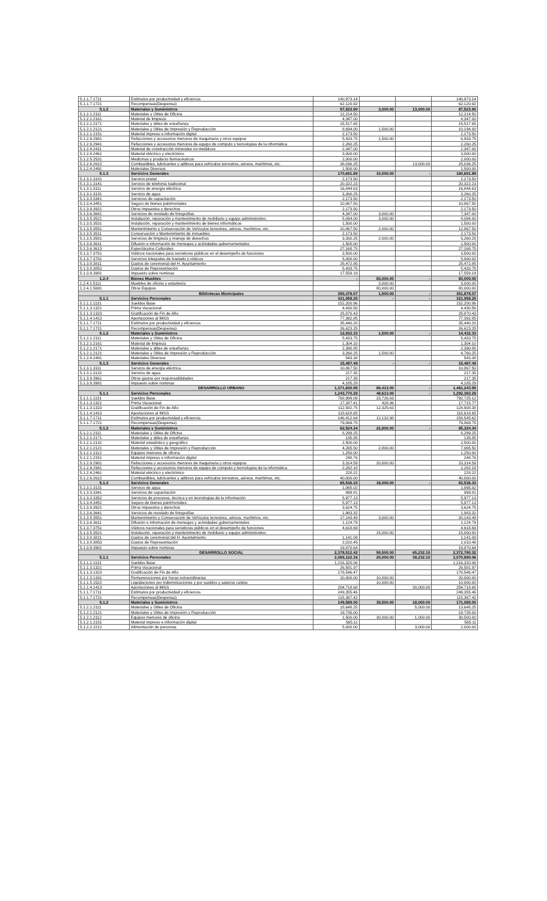| 5.1.1.7.1711 | Estímulos por productividad y eficiencia | 140,973.14 | | | 140,973.14 |
| 5.1.1.7.1721 | Recompensas(Despensa) | 62,120.92 | | | 62,120.92 |
| 5.1.2 | Materiales y Suministros | 97,523.90 | 3,000.00 | 13,000.00 | 87,523.90 |
| 5.1.2.1.2111 | Materiales y Útiles de Oficina | 12,214.50 | | | 12,214.50 |
| 5.1.2.1.2161 | Material de limpieza | 4,347.00 | | | 4,347.00 |
| 5.1.2.1.2171 | Materiales y útiles de enseñanza | 15,517.65 | | | 15,517.65 |
| 5.1.2.1.2121 | Materiales y Útiles de Impresión y Reproducción | 8,694.00 | 1,500.00 | | 10,194.00 |
| 5.1.2.1.2151 | Material impreso e información digital | 2,173.50 | | | 2,173.50 |
| 5.1.2.9.2981 | Refacciones y accesorios menores de maquinaria y otros equipos | 5,433.75 | 1,500.00 | | 6,933.75 |
| 5.1.2.9.2941 | Refacciones y accesorios menores de equipo de computo y tecnologías de la informática | 2,260.25 | | | 2,260.25 |
| 5.1.2.4.2411 | Material de construcción minerales no metálicos | 2,347.00 | | | 2,347.00 |
| 5.1.2.4.2461 | Material eléctrico y electrónico | 3,000.00 | | | 3,000.00 |
| 5.1.2.5.2531 | Medicinas y producto farmacéuticos | 2,000.00 | | | 2,000.00 |
| 5.1.2.6.2612 | Combustibles, lubricantes y aditivos para vehículos terrestres, aéreos, marítimos, etc. | 38,036.25 | | 13,000.00 | 25,036.25 |
| 5.1.2.4.2491 | Materiales Diversos | 1,500.00 | | | 1,500.00 |
| 5.1.3 | Servicios Generales | 170,691.89 | 10,000.00 | - | 180,691.89 |
| 5.1.3.1.3181 | Servicio postal | 2,173.50 | | | 2,173.50 |
| 5.1.3.1.3141 | Servicio de telefonía tradicional | 20,322.23 | | | 20,322.23 |
| 5.1.3.1.3111 | Servicio de energía eléctrica | 16,844.63 | | | 16,844.63 |
| 5.1.3.1.3131 | Servicio de agua | 3,260.25 | | | 3,260.25 |
| 5.1.3.3.3341 | Servicios de capacitación | 2,173.50 | | | 2,173.50 |
| 5.1.3.4.3451 | Seguro de bienes patrimoniales | 10,867.50 | | | 10,867.50 |
| 5.1.3.9.3921 | Otros impuestos y derechos | 2,173.50 | | | 2,173.50 |
| 5.1.3.6.3641 | Servicios de revelado de fotografías | 4,347.00 | 3,000.00 | | 7,347.00 |
| 5.1.3.5.3521 | Instalación, reparación y mantenimiento de mobiliario y equipo administrativo | 5,094.00 | 3,000.00 | | 8,094.00 |
| 5.1.3.5.3531 | Instalación, reparación y mantenimiento de bienes informáticos | 1,500.00 | | | 1,500.00 |
| 5.1.3.5.3551 | Mantenimiento y Conservación de Vehículos terrestres, aéreos, marítimos, etc. | 10,867.50 | 2,000.00 | | 12,867.50 |
| 5.1.3.5.3511 | Conservación y Mantenimiento de inmuebles | 2,173.50 | | | 2,173.50 |
| 5.1.3.5.3581 | Servicios de limpieza y manejo de desechos | 3,260.25 | 2,000.00 | | 5,260.25 |
| 5.1.3.6.3611 | Difusión e información de mensajes y actividades gubernamentales | 1,500.00 | | | 1,500.00 |
| 5.1.3.6.3613 | Espectáculos Culturales | 27,168.75 | | | 27,168.75 |
| 5.1.3.7.3751 | Viáticos nacionales para servidores públicos en el desempeño de funciones | 3,500.00 | | | 3,500.00 |
| 5.1.3.7.3781 | Servicios integrales de traslado y viáticos | 5,000.00 | | | 5,000.00 |
| 5.1.3.8.3811 | Gastos de ceremonial del H. Ayuntamiento | 25,472.85 | | | 25,472.85 |
| 5.1.3.8.3853 | Gastos de Representación | 5,433.75 | | | 5,433.75 |
| 5.1.3.9.3981 | Impuesto sobre nominas | 17,559.19 | | | 17,559.19 |
| 1.2.4 | Bienes Muebles | - | 83,000.00 | - | 83,000.00 |
| 1.2.4.1.5111 | Muebles de oficina y estantería | - | 3,000.00 | | 3,000.00 |
| 1.2.4.1.5691 | Otros Equipos | | 80,000.00 | | 80,000.00 |
| | Bibliotecas Municipales | 350,378.07 | 1,500.00 | - | 351,878.07 |
| 5.1.1 | Servicios Personales | 321,958.25 | - | - | 321,958.25 |
| 5.1.1.1.1131 | Sueldos Base | 152,200.96 | | | 152,200.96 |
| 5.1.1.3.1321 | Prima Vacacional | 4,430.56 | | | 4,430.56 |
| 5.1.1.3.1323 | Gratificación de Fin de Año | 25,870.43 | | | 25,870.43 |
| 5.1.1.4.1413 | Aportaciones al IMSS | 77,392.85 | | | 77,392.85 |
| 5.1.1.7.1711 | Estímulos por productividad y eficiencia | 35,440.20 | | | 35,440.20 |
| 5.1.1.7.1721 | Recompensas(Despensa) | 26,623.25 | | | 26,623.25 |
| 5.1.2 | Materiales y Suministros | 12,932.33 | 1,500.00 | - | 14,432.33 |
| 5.1.2.1.2111 | Materiales y Útiles de Oficina | 5,433.75 | | | 5,433.75 |
| 5.1.2.1.2161 | Material de limpieza | 1,304.10 | | | 1,304.10 |
| 5.1.2.1.2171 | Materiales y útiles de enseñanza | 2,390.85 | | | 2,390.85 |
| 5.1.2.1.2121 | Materiales y Útiles de Impresión y Reproducción | 3,260.25 | 1,500.00 | | 4,760.25 |
| 5.1.2.4.2491 | Materiales Diversos | 543.38 | | | 543.38 |
| 5.1.3 | Servicios Generales | 15,487.49 | - | - | 15,487.49 |
| 5.1.3.1.3111 | Servicio de energía eléctrica | 10,867.50 | | | 10,867.50 |
| 5.1.3.1.3131 | Servicio de agua | 217.35 | | | 217.35 |
| 5.1.3.9.3961 | Otros gastos por responsabilidades | 217.35 | | | 217.35 |
| 5.1.3.9.3981 | Impuesto sobre nominas | 4,185.29 | | | 4,185.29 |
| | DESARROLLO URBANO | 1,371,830.95 | 89,413.00 | - | 1,461,243.95 |
| 5.1.1 | Servicios Personales | 1,243,770.29 | 48,613.00 | - | 1,292,383.29 |
| 5.1.1.1.1131 | Sueldos Base | 768,999.09 | 23,726.03 | | 792,725.12 |
| 5.1.1.3.1321 | Prima Vacacional | 17,287.41 | 428.36 | | 17,715.77 |
| 5.1.1.3.1323 | Gratificación de Fin de Año | 112,582.75 | 12,325.63 | | 124,908.38 |
| 5.1.1.4.1413 | Aportaciones al IMSS | 118,618.65 | | | 118,618.65 |
| 5.1.1.7.1711 | Estímulos por productividad y eficiencia | 146,412.64 | 12,132.98 | | 158,545.62 |
| 5.1.1.7.1721 | Recompensas(Despensa) | 79,869.75 | | | 79,869.75 |
| 5.1.2 | Materiales y Suministros | 62,524.34 | 22,800.00 | - | 85,324.34 |
| 5.1.2.1.2111 | Materiales y Útiles de Oficina | 8,299.25 | | | 8,299.25 |
| 5.1.2.1.2171 | Materiales y útiles de enseñanza | 135.85 | | | 135.85 |
| 5.1.2.1.2131 | Material estadístico y geográfico | 2,500.00 | | | 2,500.00 |
| 5.1.2.1.2121 | Materiales y Útiles de Impresión y Reproducción | 4,265.50 | 2,800.00 | | 7,065.50 |
| 5.1.2.1.2112 | Equipos menores de oficina | 1,250.00 | | | 1,250.00 |
| 5.1.2.1.2151 | Material impreso e información digital | 248.76 | | | 248.76 |
| 5.1.2.9.2981 | Refacciones y accesorios menores de maquinaria y otros equipos | 3,314.59 | 20,000.00 | | 23,314.59 |
| 5.1.2.9.2941 | Refacciones y accesorios menores de equipo de computo y tecnologías de la informática | 2,282.18 | | | 2,282.18 |
| 5.1.2.4.2461 | Material eléctrico y electrónico | 228.22 | | | 228.22 |
| 5.1.2.6.2612 | Combustibles, lubricantes y aditivos para vehículos terrestres, aéreos, marítimos, etc. | 40,000.00 | | | 40,000.00 |
| 5.1.3 | Servicios Generales | 65,536.33 | 18,000.00 | - | 83,536.33 |
| 5.1.3.1.3131 | Servicio de agua | 1,065.02 | | | 1,065.02 |
| 5.1.3.3.3341 | Servicios de capacitación | 999.81 | | | 999.81 |
| 5.1.3.3.3352 | Servicios de procesos, técnica y en tecnologías de la información | 5,977.13 | | | 5,977.13 |
| 5.1.3.4.3451 | Seguro de bienes patrimoniales | 5,977.13 | | | 5,977.13 |
| 5.1.3.9.3921 | Otros impuestos y derechos | 3,624.75 | | | 3,624.75 |
| 5.1.3.6.3641 | Servicios de revelado de fotografías | 1,983.32 | | | 1,983.32 |
| 5.1.3.5.3551 | Mantenimiento y Conservación de Vehículos terrestres, aéreos, marítimos, etc. | 17,143.49 | 3,000.00 | | 20,143.49 |
| 5.1.3.6.3611 | Difusión e información de mensajes y actividades gubernamentales | 1,124.79 | | | 1,124.79 |
| 5.1.3.7.3751 | Viáticos nacionales para servidores públicos en el desempeño de funciones | 4,618.69 | | | 4,618.69 |
| 5.1.3.5.3521 | Instalación, reparación y mantenimiento de mobiliario y equipo administrativo | | 15,000.00 | | 15,000.00 |
| 5.1.3.8.3811 | Gastos de ceremonial del H. Ayuntamiento | 1,141.09 | | | 1,141.09 |
| 5.1.3.8.3853 | Gastos de Representación | 2,010.49 | | | 2,010.49 |
| 5.1.3.9.3981 | Impuesto sobre nominas | 19,870.64 | | | 19,870.64 |
| | DESARROLLO SOCIAL | 2,378,512.42 | 59,500.00 | 65,232.10 | 2,372,780.32 |
| 5.1.1 | Servicios Personales | 2,089,122.16 | 20,000.00 | 38,232.10 | 2,070,890.06 |
| 5.1.1.1.1131 | Sueldos Base | 1,216,320.06 | | | 1,216,320.06 |
| 5.1.1.3.1321 | Prima Vacacional | 26,581.97 | | | 26,581.97 |
| 5.1.1.3.1323 | Gratificación de Fin de Año | 178,546.47 | | | 178,546.47 |
| 5.1.1.3.1331 | Remuneraciones por horas extraordinarias | 10,000.00 | 10,000.00 | | 20,000.00 |
| 5.1.1.5.1522 | Liquidaciones por indemnizaciones y por sueldos y salarios caídos | - | 10,000.00 | | 10,000.00 |
| 5.1.1.4.1413 | Aportaciones al IMSS | 284,718.68 | | 30,000.00 | 254,718.68 |
| 5.1.1.7.1711 | Estímulos por productividad y eficiencia | 249,355.46 | | | 249,355.46 |
| 5.1.1.7.1721 | Recompensas(Despensa) | 115,367.42 | | | 115,367.42 |
| 5.1.2 | Materiales y Suministros | 149,589.00 | 39,500.00 | 18,000.00 | 171,089.00 |
| 5.1.2.1.2111 | Materiales y Útiles de Oficina | 18,648.25 | | 5,000.00 | 13,648.25 |
| 5.1.2.1.2121 | Materiales y Útiles de Impresión y Reproducción | 19,735.00 | | | 19,735.00 |
| 5.1.2.1.2112 | Equipos menores de oficina | 1,500.00 | 30,000.00 | 1,000.00 | 30,500.00 |
| 5.1.2.1.2151 | Material impreso e información digital | 565.11 | | | 565.11 |
| 5.1.2.2.2212 | Alimentación de personas | 5,000.00 | | 3,000.00 | 2,000.00 |